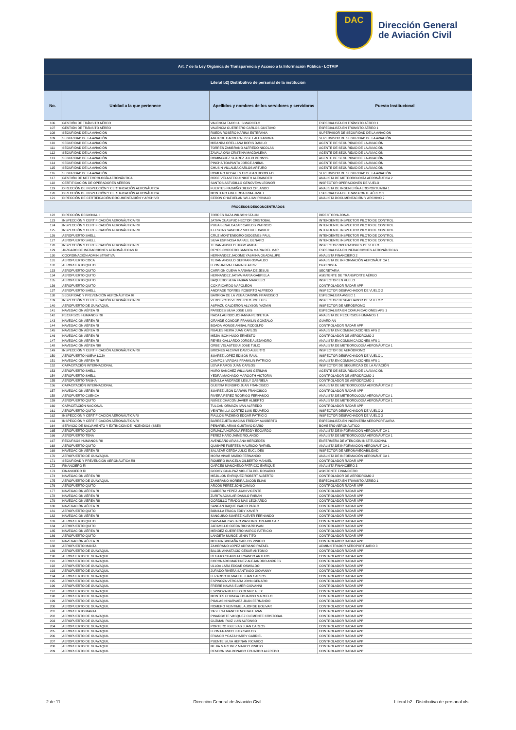DAC
Dirección General
de Aviación Civil
| Art. 7 de la Ley Orgánica de Transparencia y Acceso a la Información Pública - LOTAIP | | | |
| Literal b2) Distributivo de personal de la institución | | | |
| No. | Unidad a la que pertenece | Apellidos y nombres de los servidores y servidoras | Puesto Institucional |
| 106 | GESTIÓN DE TRÁNSITO AÉREO | VALENCIA TACO LUIS MARCELO | ESPECIALISTA EN TRÁNSITO AÉREO 1 |
| 107 | GESTIÓN DE TRÁNSITO AÉREO | VALENCIA GUERRERO CARLOS GUSTAVO | ESPECIALISTA EN TRÁNSITO AÉREO 1 |
| 108 | SEGURIDAD DE LA AVIACIÓN | RUEDA ROSERO KARINA ESTEFANIA | SUPERVISOR DE SEGURIDAD DE LA AVIACIÓN |
| 109 | SEGURIDAD DE LA AVIACIÓN | AGUIRRE CARRERA LISSET ALEXANDRA | SUPERVISOR DE SEGURIDAD DE LA AVIACIÓN |
| 110 | SEGURIDAD DE LA AVIACIÓN | MIRANDA ORELLANA BORIS DANILO | AGENTE DE SEGURIDAD DE LA AVIACIÓN |
| 111 | SEGURIDAD DE LA AVIACIÓN | TORRES ZAMBRANO ALFREDO NICOLAS | AGENTE DE SEGURIDAD DE LA AVIACIÓN |
| 112 | SEGURIDAD DE LA AVIACIÓN | ZAVALA OÑA CRISTINA MAGDALENA | AGENTE DE SEGURIDAD DE LA AVIACIÓN |
| 113 | SEGURIDAD DE LA AVIACIÓN | DOMINGUEZ SUAREZ JULIO DENNYS | AGENTE DE SEGURIDAD DE LA AVIACIÓN |
| 114 | SEGURIDAD DE LA AVIACIÓN | PINCHA TOAPANTA JORGE ANIBAL | AGENTE DE SEGURIDAD DE LA AVIACIÓN |
| 115 | SEGURIDAD DE LA AVIACIÓN | CHUSIN VILLALBA CARLOS ARTURO | AGENTE DE SEGURIDAD DE LA AVIACIÓN |
| 116 | SEGURIDAD DE LA AVIACIÓN | ROMERO ROSALES CRISTIAN RODOLFO | SUPERVISOR DE SEGURIDAD DE LA AVIACIÓN |
| 117 | GESTIÓN DE METEOROLOGÍA AERONÁUTICA | ORBE VELASTEGUI NIKITH ALEXANDER | ANALISTA DE METEOROLOGÍA AERONÁUTICA 2 |
| 118 | CERTIFICACIÓN DE OPERADORES AÉREOS | SANTOS ASTUDILLO GENOVEVA LEONOR | INSPECTOR OPERACIONES DE VUELO |
| 119 | DIRECCIÓN DE INSPECCIÓN Y CERTIFICACIÓN AERONÁUTICA | FUERTES PAZMIÑO DIEGO ORLANDO | ANALISTA DE INGENIERÍA AEROPORTUARIA 1 |
| 120 | DIRECCIÓN DE INSPECCIÓN Y CERTIFICACIÓN AERONÁUTICA | MONTERO FIGUEROA IRMA JANET | ESPECIALISTA DE TRANSPORTE AÉREO 1 |
| 121 | DIRECCIÓN DE CERTIFICACIÓN DOCUMENTACIÓN Y ARCHIVO | CERON CHAFUELAN WILLIAM RONALD | ANALISTA DOCUMENTACIÓN Y ARCHIVO 2 |
| PROCESOS DESCONCENTRADOS | | | |
| 122 | DIRECCIÓN REGIONAL II | TORRES RAZA WILSON STALIN | DIRECTOR/A ZONAL |
| 123 | INSPECCIÓN Y CERTIFICACIÓN AERONÁUTICA RII | JATIVA CUASPUD HECTOR CRISTOBAL | INTENDENTE INSPECTOR PILOTO DE CONTROL |
| 124 | INSPECCIÓN Y CERTIFICACIÓN AERONÁUTICA RII | PUGA BENALCAZAR CARLOS PATRICIO | INTENDENTE INSPECTOR PILOTO DE CONTROL |
| 125 | INSPECCIÓN Y CERTIFICACIÓN AERONÁUTICA RII | ILLESCAS SANCHEZ VICENTE XAVIER | INTENDENTE INSPECTOR PILOTO DE CONTROL |
| 126 | AEROPUERTO SHELL | CRUZ MONTENEGRO DIOGENES PAUL | INTENDENTE INSPECTOR PILOTO DE CONTROL |
| 127 | AEROPUERTO SHELL | SILVA ESPINOSA RAFAEL GENARO | INTENDENTE INSPECTOR PILOTO DE CONTROL |
| 128 | INSPECCIÓN Y CERTIFICACIÓN AERONÁUTICA RI | TERAN ANGULO HUGO ANIBAL | INSPECTOR OPERACIONES DE VUELO |
| 129 | JUZGADO DE INFRACCIONES AERONÁUTICAS RI | REYES CORDERO SANDRA MARIA DEL MAR | ESPECIALISTA EN INFRACCIONES AERONÁUTICAS |
| 130 | COORDINACIÓN ADMINISTRATIVA | HERNANDEZ JACOME YASMINA GUADALUPE | ANALISTA FINANCIERO 2 |
| 131 | AEROPUERTO COCA | TERAN ANGULO GERMAN OSWALDO | ANALISTA DE INFORMACIÓN AERONÁUTICA 1 |
| 132 | AEROPUERTO QUITO | LEON JATIVA ELIANA BEATRIZ | OFICINISTA |
| 133 | AEROPUERTO QUITO | CARRION CUEVA MARIANA DE JESUS | SECRETARIA |
| 134 | AEROPUERTO QUITO | HERNANDEZ JATIVA MARIA GABRIELA | ASISTENTE DE TRANSPORTE AÉREO |
| 135 | AEROPUERTO QUITO | BAQUERO SILVA FABIAN MARCELO | INSPECTOR EN VUELO |
| 136 | AEROPUERTO QUITO | COX RICARDO NAPOLEON | CONTROLADOR RADAR APP |
| 137 | AEROPUERTO SHELL | ANDRADE TORRES ROBERTO ALFREDO | INSPECTOR DESPACHADOR DE VUELO 2 |
| 138 | SEGURIDAD Y PREVENCIÓN AERONÁUTICA RI | BARRIGA DE LA VEGA DARWIN FRANCISCO | ESPECIALISTA AVSEC 1 |
| 139 | INSPECCIÓN Y CERTIFICACIÓN AERONÁUTICA RII | VERDEZOTO VERDEZOTO JOE LUIS | INSPECTOR DESPACHADOR DE VUELO 2 |
| 140 | AEROPUERTO DE GUAYAQUIL | ASPIAZU CALDERON ALLYSON YAZMIN | INSPECTOR DE AERÓDROMO |
| 141 | NAVEGACIÓN AÉREA RI | PAREDES SILVA JOSE LUIS | ESPECIALISTA EN COMUNICACIONES AFS 1 |
| 142 | RECURSOS HUMANOS RII | RADA LAURIDO JOHANNA PERPETUA | ANALISTA DE RECURSOS HUMANOS 1 |
| 143 | NAVEGACIÓN AÉREA RI | GRANDE CONDOR FRANKLIN GONZALO | GUARDIÁN |
| 144 | NAVEGACIÓN AÉREA RI | BOADA MONGE ANIBAL RODOLFO | CONTROLADOR RADAR APP |
| 145 | NAVEGACIÓN AÉREA RI | RUALES NEIRA JUAN CARLOS | ANALISTA EN COMUNICACIONES AFS 2 |
| 146 | NAVEGACIÓN AÉREA RI | MEJIA ISCH HUGO ERNESTO | CONTROLADOR DE AERÓDROMO 2 |
| 147 | NAVEGACIÓN AÉREA RI | REYES GALLARDO JORGE ALEJANDRO | ANALISTA EN COMUNICACIONES AFS 1 |
| 148 | NAVEGACIÓN AÉREA RIII | ORBE VELASTEGUI JOSE TULIO | ANALISTA DE METEOROLOGÍA AERONÁUTICA 1 |
| 149 | INSPECCIÓN Y CERTIFICACIÓN AERONÁUTICA RII | BRIONES ALCIVAR DAVID ALBERTO | INSPECTOR DE AERÓDROMO |
| 150 | AEROPUERTO NUEVA LOJA | SUAREZ LOPEZ EDISON RAUL | INSPECTOR DESPACHADOR DE VUELO 1 |
| 151 | NAVEGACIÓN AÉREA RI | CAMPOS VARGAS FRANKLIN PATRICIO | ANALISTA EN COMUNICACIONES AFS 1 |
| 152 | CAPACITACIÓN INTERNACIONAL | LEIVA RAMOS JUAN CARLOS | INSPECTOR DE SEGURIDAD DE LA AVIACIÓN |
| 153 | AEROPUERTO SHELL | HARO SANCHEZ WILLIAMS GERMAN | AGENTE DE SEGURIDAD DE LA AVIACIÓN |
| 154 | AEROPUERTO SHELL | YEDRA MACHADO MARGOTH VICTORIA | CONTROLADOR DE AERÓDROMO 1 |
| 155 | AEROPUERTO TAISHA | BONILLA ANDRADE LESLY GABRIELA | CONTROLADOR DE AERÓDROMO 1 |
| 156 | CAPACITACIÓN INTERNACIONAL | GUERRA RENGIFO JUAN FRANCISCO | ANALISTA DE METEOROLOGÍA AERONÁUTICA 2 |
| 157 | NAVEGACIÓN AÉREA RI | SUAREZ LEON DARWIN FRANCISCO | CONTROLADOR RADAR APP |
| 158 | AEROPUERTO CUENCA | RIVERA PEREZ RODRIGO FERNANDO | ANALISTA DE METEOROLOGÍA AERONÁUTICA 1 |
| 159 | AEROPUERTO QUITO | NUÑEZ CHACON JAVIER ALBERTO | ANALISTA DE METEOROLOGÍA AERONÁUTICA 1 |
| 160 | CAPACITACIÓN NACIONAL | TULCAN ORMAZA IVAN ALFREDO | CONTROLADOR RADAR APP |
| 161 | AEROPUERTO QUITO | VEINTIMILLA CORTEZ LUIS EDUARDO | INSPECTOR DESPACHADOR DE VUELO 2 |
| 162 | INSPECCIÓN Y CERTIFICACIÓN AERONÁUTICA RI | FIALLOS PAZMIÑO EDGAR PATRICIO | INSPECTOR DESPACHADOR DE VUELO 2 |
| 163 | INSPECCIÓN Y CERTIFICACIÓN AERONÁUTICA RI | BARREZUETA MACIAS FREDDY AUSBERTO | ESPECIALISTA EN INGENIERÍA AEROPORTUARIA |
| 164 | SERVICIO DE SALVAMENTO Y EXTINCIÓN DE INCENDIOS (SSEI) | PEÑAFIEL ARIAS GUSTAVO DARIO | BOMBERO AERONÁUTICO |
| 165 | AEROPUERTO QUITO | GRIJALVA NOROÑA FREDDY EDGARDO | ANALISTA DE INFORMACIÓN AERONÁUTICA 1 |
| 166 | AEROPUERTO TENA | PEREZ HARO JAIME ROLANDO | ANALISTA DE METEOROLOGÍA AERONÁUTICA 1 |
| 167 | RECURSOS HUMANOS RII | AVENDAÑO ARIAS ANA MERCEDES | ENFERMERA DE ATENCIÓN INSTITUCIONAL |
| 168 | AEROPUERTO QUITO | QUISHPE FUERTES MAURICIO RAFAEL | ANALISTA DE INFORMACIÓN AERONÁUTICA 1 |
| 169 | NAVEGACIÓN AÉREA RI | SALAZAR CERDA JULIO EUCLIDES | INSPECTOR DE AERONAVEGABILIDAD |
| 170 | AEROPUERTO DE GUAYAQUIL | MORA VIVAR MARIO FERNANDO | ANALISTA DE INFORMACIÓN AERONÁUTICA 1 |
| 171 | SEGURIDAD Y PREVENCIÓN AERONÁUTICA RII | ROMERO IMAICELA GILBERTO MANUEL | CONTROLADOR RADAR APP |
| 172 | FINANCIERO RI | GARCES MANCHENO PATRICIO ENRIQUE | ANALISTA FINANCIERO 3 |
| 173 | FINANCIERO RI | GODOY GUALPAZ VIOLETA DEL ROSARIO | ASISTENTE FINANCIERO |
| 174 | NAVEGACIÓN AÉREA RII | MEJILLON ENRIQUEZ ROBERT ALBERTO | CONTROLADOR DE AERÓDROMO 2 |
| 175 | AEROPUERTO DE GUAYAQUIL | ZAMBRANO MOREIRA JACOB ELIAS | ESPECIALISTA EN TRÁNSITO AÉREO 1 |
| 176 | AEROPUERTO QUITO | ARCOS PEREZ JONI CAMILO | CONTROLADOR RADAR APP |
| 177 | NAVEGACIÓN AÉREA RI | CABRERA YEPEZ JUAN VICENTE | CONTROLADOR RADAR APP |
| 178 | NAVEGACIÓN AÉREA RI | ZURITA AGUILAR DANILO FABIAN | CONTROLADOR RADAR APP |
| 179 | NAVEGACIÓN AÉREA RII | GORDILLO TIRADO MAX LEONARDO | CONTROLADOR RADAR APP |
| 180 | NAVEGACIÓN AÉREA RI | SANCAN BAQUE ISACIO PABLO | CONTROLADOR RADAR APP |
| 181 | AEROPUERTO QUITO | BONILLA FRAGA EDDY XAVIER | CONTROLADOR RADAR APP |
| 182 | NAVEGACIÓN AÉREA RI | SANGUINO SUAREZ KLEVER FERNANDO | CONTROLADOR RADAR APP |
| 183 | AEROPUERTO QUITO | CARVAJAL CASTRO WASHINGTON AMILCAR | CONTROLADOR RADAR APP |
| 184 | AEROPUERTO QUITO | JARAMILLO OJEDA RICHARD IVAN | CONTROLADOR RADAR APP |
| 185 | NAVEGACIÓN AÉREA RI | MENDEZ GUERRERO MARCO PATRICIO | CONTROLADOR RADAR APP |
| 186 | AEROPUERTO QUITO | LANDETA MUÑOZ LENIN TITO | CONTROLADOR RADAR APP |
| 187 | NAVEGACIÓN AÉREA RI | MOLINA SIMBAÑA CARLOS VINICIO | CONTROLADOR RADAR APP |
| 188 | AEROPUERTO MANTA | ZAMBRANO LOPEZ ADRIANO RAFAEL | ADMINISTRADOR AEROPORTUARIO 3 |
| 189 | AEROPUERTO DE GUAYAQUIL | BALON ANASTACIO CESAR ANTONIO | CONTROLADOR RADAR APP |
| 190 | AEROPUERTO DE GUAYAQUIL | REGATO CHANG FERNANDO ARTURO | CONTROLADOR RADAR APP |
| 191 | AEROPUERTO DE GUAYAQUIL | CORONADO MARTINEZ ALEJANDRO ANDRES | CONTROLADOR RADAR APP |
| 192 | AEROPUERTO DE GUAYAQUIL | ULLOA LARA EDGAR OSWALDO | CONTROLADOR RADAR APP |
| 193 | AEROPUERTO DE GUAYAQUIL | JURADO RIVERA SANTIAGO GIOVANNY | CONTROLADOR RADAR APP |
| 194 | AEROPUERTO DE GUAYAQUIL | LUZARDO REMACHE JUAN CARLOS | CONTROLADOR RADAR APP |
| 195 | AEROPUERTO DE GUAYAQUIL | ESPINOZA VERGARA JOHN GENARO | CONTROLADOR RADAR APP |
| 196 | AEROPUERTO DE GUAYAQUIL | FREIRE NAVAS ELMER GIOVANNI | CONTROLADOR RADAR APP |
| 197 | AEROPUERTO DE GUAYAQUIL | ESPINOZA MURILLO DENNY ALEX | CONTROLADOR RADAR APP |
| 198 | AEROPUERTO DE GUAYAQUIL | MONTES CHUNGA EDUARDO MARCELO | CONTROLADOR RADAR APP |
| 199 | AEROPUERTO DE GUAYAQUIL | POALASIN NARVAEZ JUAN FERNANDO | CONTROLADOR RADAR APP |
| 200 | AEROPUERTO DE GUAYAQUIL | ROMERO VEINTIMILLA JORGE BOLIVAR | CONTROLADOR RADAR APP |
| 201 | AEROPUERTO MANTA | YASELGA MANCHENO RAUL IVAN | CONTROLADOR RADAR APP |
| 202 | AEROPUERTO DE GUAYAQUIL | PINARGOTE VASQUEZ CLEMENTE CRISTOBAL | CONTROLADOR RADAR APP |
| 203 | AEROPUERTO DE GUAYAQUIL | GUZMAN RUIZ LUIS ALFONSO | CONTROLADOR RADAR APP |
| 204 | AEROPUERTO DE GUAYAQUIL | PORTERO IGLESIAS JUAN CARLOS | CONTROLADOR RADAR APP |
| 205 | AEROPUERTO DE GUAYAQUIL | LEON FRANCO LUIS CARLOS | CONTROLADOR RADAR APP |
| 206 | AEROPUERTO DE GUAYAQUIL | FRANCO YCAZA HARRY GABRIEL | CONTROLADOR RADAR APP |
| 207 | AEROPUERTO DE GUAYAQUIL | PUENTE SILVA HERNAN RICARDO | CONTROLADOR RADAR APP |
| 208 | AEROPUERTO DE GUAYAQUIL | MEJIA MARTINEZ MARCO VINICIO | CONTROLADOR RADAR APP |
| 209 | AEROPUERTO DE GUAYAQUIL | RENDON MALDONADO EDUARDO ALFREDO | CONTROLADOR RADAR APP |
2 de 11 Dirección General de Aviación Civil Literal b2.- Distributivo de personal.xls